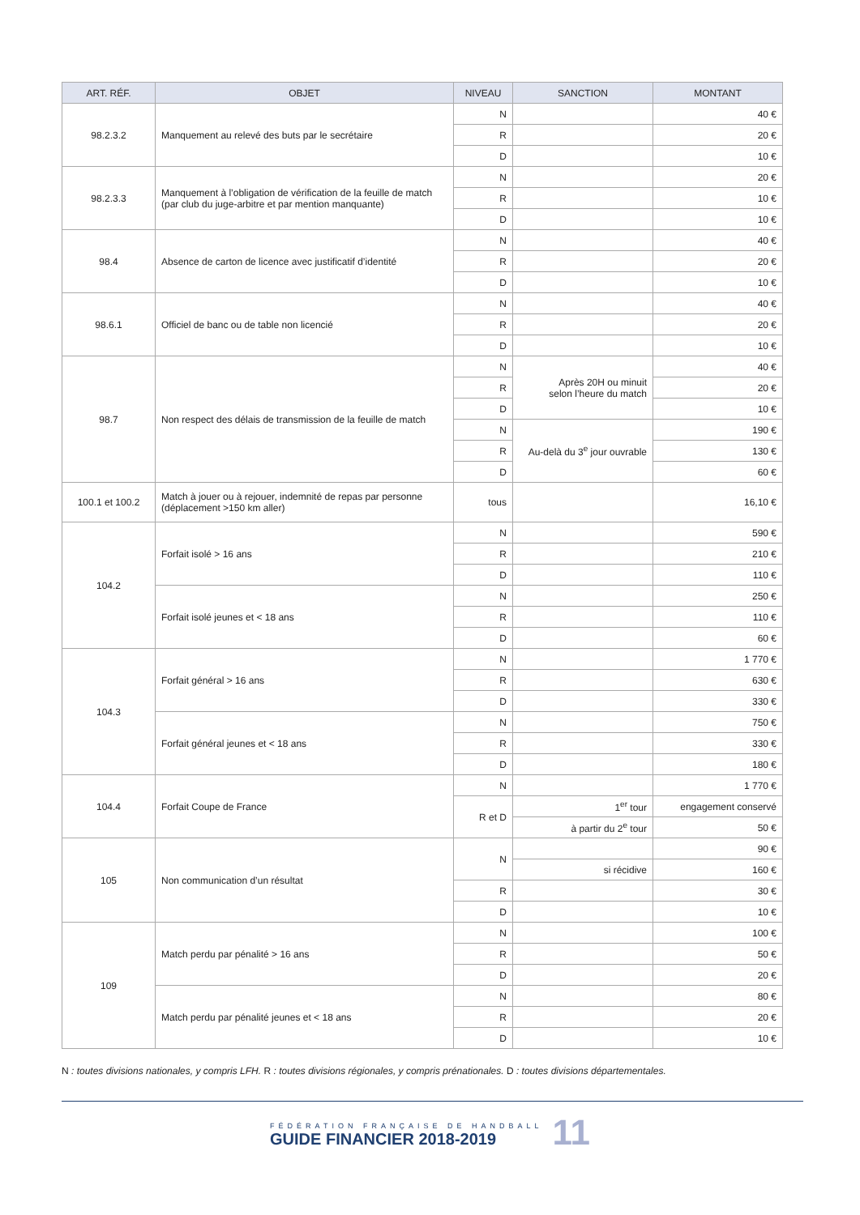| ART. RÉF. | OBJET | NIVEAU | SANCTION | MONTANT |
| --- | --- | --- | --- | --- |
| 98.2.3.2 | Manquement au relevé des buts par le secrétaire | N | | 40 € |
| | | R | | 20 € |
| | | D | | 10 € |
| 98.2.3.3 | Manquement à l’obligation de vérification de la feuille de match (par club du juge-arbitre et par mention manquante) | N | | 20 € |
| | | R | | 10 € |
| | | D | | 10 € |
| 98.4 | Absence de carton de licence avec justificatif d’identité | N | | 40 € |
| | | R | | 20 € |
| | | D | | 10 € |
| 98.6.1 | Officiel de banc ou de table non licencié | N | | 40 € |
| | | R | | 20 € |
| | | D | | 10 € |
| 98.7 | Non respect des délais de transmission de la feuille de match | N | Après 20H ou minuit selon l’heure du match | 40 € |
| | | R | | 20 € |
| | | D | | 10 € |
| | | N | Au-delà du 3<sup>e</sup> jour ouvrable | 190 € |
| | | R | | 130 € |
| | | D | | 60 € |
| 100.1 et 100.2 | Match à jouer ou à rejouer, indemnité de repas par personne (déplacement >150 km aller) | tous | | 16,10 € |
| 104.2 | Forfait isolé > 16 ans | N | | 590 € |
| | | R | | 210 € |
| | | D | | 110 € |
| | Forfait isolé jeunes et < 18 ans | N | | 250 € |
| | | R | | 110 € |
| | | D | | 60 € |
| 104.3 | Forfait général > 16 ans | N | | 1 770 € |
| | | R | | 630 € |
| | | D | | 330 € |
| | Forfait général jeunes et < 18 ans | N | | 750 € |
| | | R | | 330 € |
| | | D | | 180 € |
| 104.4 | Forfait Coupe de France | N | | 1 770 € |
| | | R et D | 1<sup>er</sup> tour | engagement conservé |
| | | | à partir du 2<sup>e</sup> tour | 50 € |
| 105 | Non communication d’un résultat | N | | 90 € |
| | | | si récidive | 160 € |
| | | R | | 30 € |
| | | D | | 10 € |
| 109 | Match perdu par pénalité > 16 ans | N | | 100 € |
| | | R | | 50 € |
| | | D | | 20 € |
| | Match perdu par pénalité jeunes et < 18 ans | N | | 80 € |
| | | R | | 20 € |
| | | D | | 10 € |
N : toutes divisions nationales, y compris LFH. R : toutes divisions régionales, y compris prénationales. D : toutes divisions départementales.
FÉDÉRATION FRANÇAISE DE HANDBALL
GUIDE FINANCIER 2018-2019
11